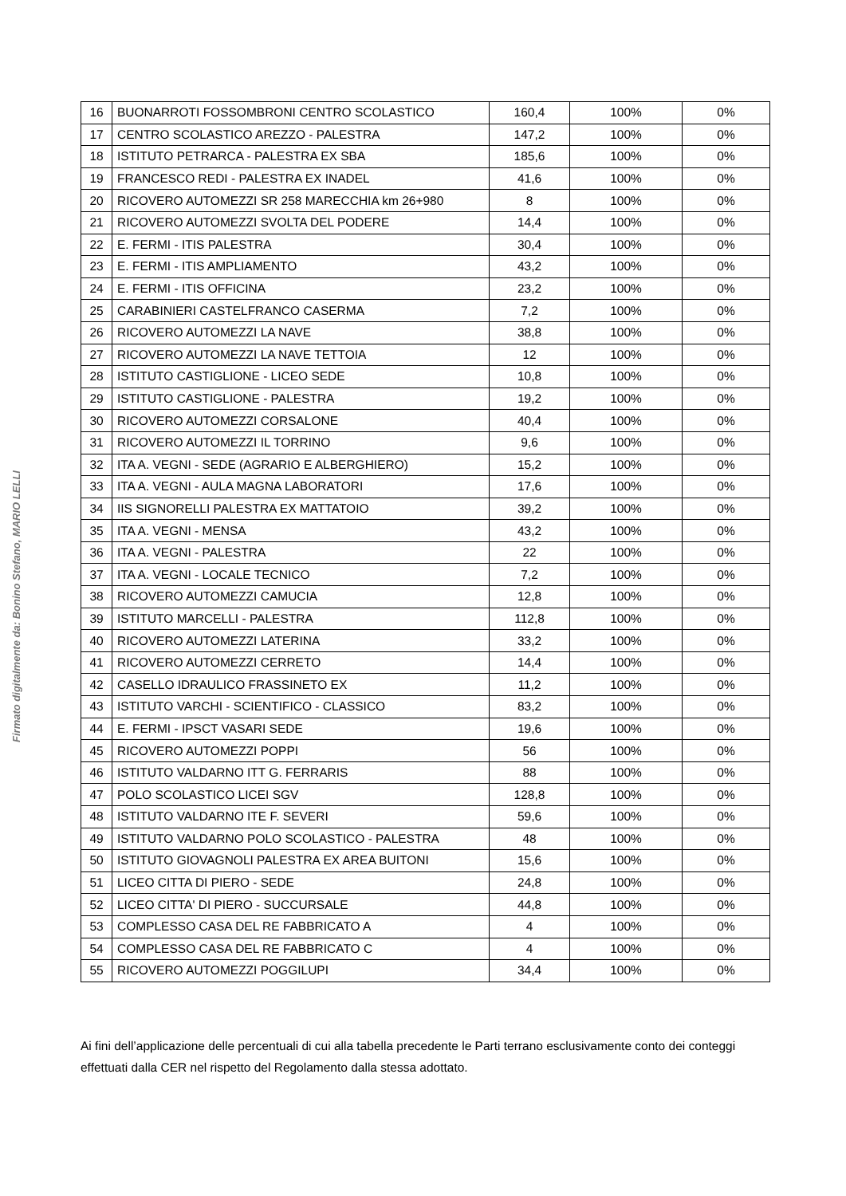Firmato digitalmente da: Bonino Stefano, MARIO LELLI
| 16 | BUONARROTI FOSSOMBRONI CENTRO SCOLASTICO | 160,4 | 100% | 0% |
| 17 | CENTRO SCOLASTICO AREZZO - PALESTRA | 147,2 | 100% | 0% |
| 18 | ISTITUTO PETRARCA - PALESTRA EX SBA | 185,6 | 100% | 0% |
| 19 | FRANCESCO REDI - PALESTRA EX INADEL | 41,6 | 100% | 0% |
| 20 | RICOVERO AUTOMEZZI SR 258 MARECCHIA km 26+980 | 8 | 100% | 0% |
| 21 | RICOVERO AUTOMEZZI SVOLTA DEL PODERE | 14,4 | 100% | 0% |
| 22 | E. FERMI - ITIS PALESTRA | 30,4 | 100% | 0% |
| 23 | E. FERMI - ITIS AMPLIAMENTO | 43,2 | 100% | 0% |
| 24 | E. FERMI - ITIS OFFICINA | 23,2 | 100% | 0% |
| 25 | CARABINIERI CASTELFRANCO CASERMA | 7,2 | 100% | 0% |
| 26 | RICOVERO AUTOMEZZI LA NAVE | 38,8 | 100% | 0% |
| 27 | RICOVERO AUTOMEZZI LA NAVE TETTOIA | 12 | 100% | 0% |
| 28 | ISTITUTO CASTIGLIONE - LICEO SEDE | 10,8 | 100% | 0% |
| 29 | ISTITUTO CASTIGLIONE - PALESTRA | 19,2 | 100% | 0% |
| 30 | RICOVERO AUTOMEZZI CORSALONE | 40,4 | 100% | 0% |
| 31 | RICOVERO AUTOMEZZI IL TORRINO | 9,6 | 100% | 0% |
| 32 | ITA A. VEGNI - SEDE (AGRARIO E ALBERGHIERO) | 15,2 | 100% | 0% |
| 33 | ITA A. VEGNI - AULA MAGNA LABORATORI | 17,6 | 100% | 0% |
| 34 | IIS SIGNORELLI PALESTRA EX MATTATOIO | 39,2 | 100% | 0% |
| 35 | ITA A. VEGNI - MENSA | 43,2 | 100% | 0% |
| 36 | ITA A. VEGNI - PALESTRA | 22 | 100% | 0% |
| 37 | ITA A. VEGNI - LOCALE TECNICO | 7,2 | 100% | 0% |
| 38 | RICOVERO AUTOMEZZI CAMUCIA | 12,8 | 100% | 0% |
| 39 | ISTITUTO MARCELLI - PALESTRA | 112,8 | 100% | 0% |
| 40 | RICOVERO AUTOMEZZI LATERINA | 33,2 | 100% | 0% |
| 41 | RICOVERO AUTOMEZZI CERRETO | 14,4 | 100% | 0% |
| 42 | CASELLO IDRAULICO FRASSINETO EX | 11,2 | 100% | 0% |
| 43 | ISTITUTO VARCHI - SCIENTIFICO - CLASSICO | 83,2 | 100% | 0% |
| 44 | E. FERMI - IPSCT VASARI SEDE | 19,6 | 100% | 0% |
| 45 | RICOVERO AUTOMEZZI POPPI | 56 | 100% | 0% |
| 46 | ISTITUTO VALDARNO ITT G. FERRARIS | 88 | 100% | 0% |
| 47 | POLO SCOLASTICO LICEI SGV | 128,8 | 100% | 0% |
| 48 | ISTITUTO VALDARNO ITE F. SEVERI | 59,6 | 100% | 0% |
| 49 | ISTITUTO VALDARNO POLO SCOLASTICO - PALESTRA | 48 | 100% | 0% |
| 50 | ISTITUTO GIOVAGNOLI PALESTRA EX AREA BUITONI | 15,6 | 100% | 0% |
| 51 | LICEO CITTA DI PIERO - SEDE | 24,8 | 100% | 0% |
| 52 | LICEO CITTA' DI PIERO - SUCCURSALE | 44,8 | 100% | 0% |
| 53 | COMPLESSO CASA DEL RE FABBRICATO A | 4 | 100% | 0% |
| 54 | COMPLESSO CASA DEL RE FABBRICATO C | 4 | 100% | 0% |
| 55 | RICOVERO AUTOMEZZI POGGILUPI | 34,4 | 100% | 0% |
Ai fini dell’applicazione delle percentuali di cui alla tabella precedente le Parti terrano esclusivamente conto dei conteggi effettuati dalla CER nel rispetto del Regolamento dalla stessa adottato.